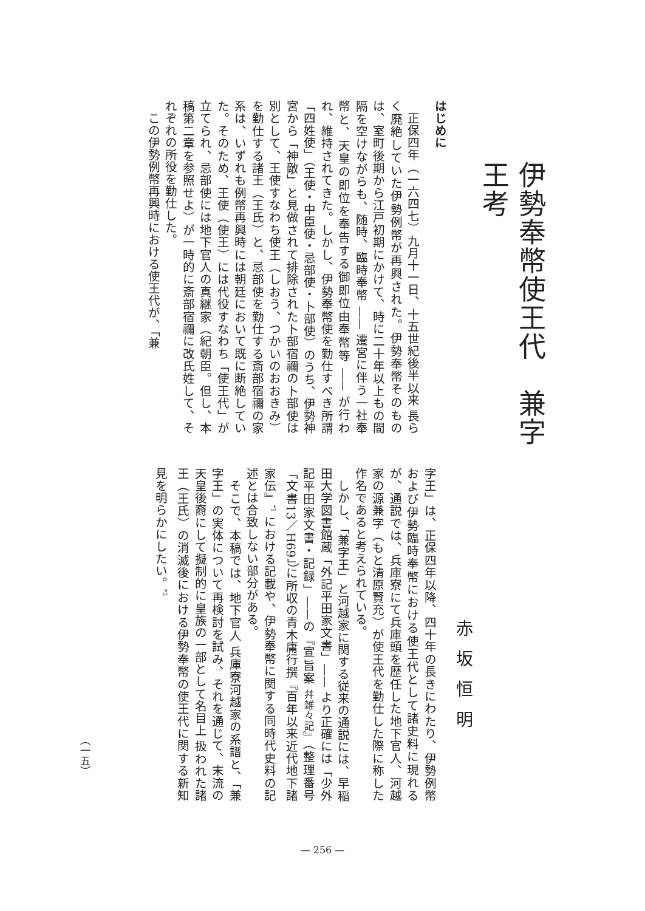伊勢奉幣使王代　兼字王考
赤坂恒明
はじめに
正保四年（一六四七）九月十一日、十五世紀後半以来 長らく廃絶していた伊勢例幣が再興された。伊勢奉幣そのものは、室町後期から江戸初期にかけて、時に二十年以上もの間隔を空けながらも、随時、臨時奉幣 —— 遷宮に伴う一社奉幣と、天皇の即位を奉告する御即位由奉幣等 —— が行われ、維持されてきた。しかし、伊勢奉幣使を勤仕すべき所謂「四姓使」（王使・中臣使・忌部使・卜部使）のうち、伊勢神宮から「神敵」と見做されて排除された卜部宿禰の卜部使は別として、王使すなわち使王（しおう、つかいのおおきみ）を勤仕する諸王（王氏）と、忌部使を勤仕する斎部宿禰の家系は、いずれも例幣再興時には朝廷において既に断絶していた。そのため、王使（使王）には代役すなわち「使王代」が立てられ、忌部使には地下官人の真継家（紀朝臣。但し、本稿第二章を参照せよ）が一時的に斎部宿禰に改氏姓して、それぞれの所役を勤仕した。
この伊勢例幣再興時における使王代が、「兼
字王」は、正保四年以降、四十年の長きにわたり、伊勢例幣および伊勢臨時奉幣における使王代として諸史料に現れるが、通説では、兵庫寮にて兵庫頭を歴任した地下官人、河越家の源兼字（もと清原賢充）が使王代を勤仕した際に称した作名であると考えられている。
しかし、「兼字王」と河越家に関する従来の通説には、早稲田大学図書館蔵「外記平田家文書」—— より正確には「少外記平田家文書・記録」——の『宣旨案 幷雑々記』（整理番号「文書13／H69」）に所収の青木庸行撰『百年以来近代地下諸家伝』<sup>*1</sup> における記載や、伊勢奉幣に関する同時代史料の記述とは合致しない部分がある。
そこで、本稿では、地下官人 兵庫寮河越家の系譜と、「兼字王」の実体について再検討を試み、それを通じて、末流の天皇後裔にして擬制的に皇族の一部として名目上 扱われた諸王（王氏）の消滅後における伊勢奉幣の使王代に関する新知見を明らかにしたい。<sup>*2</sup>
（一五）
— 256 —